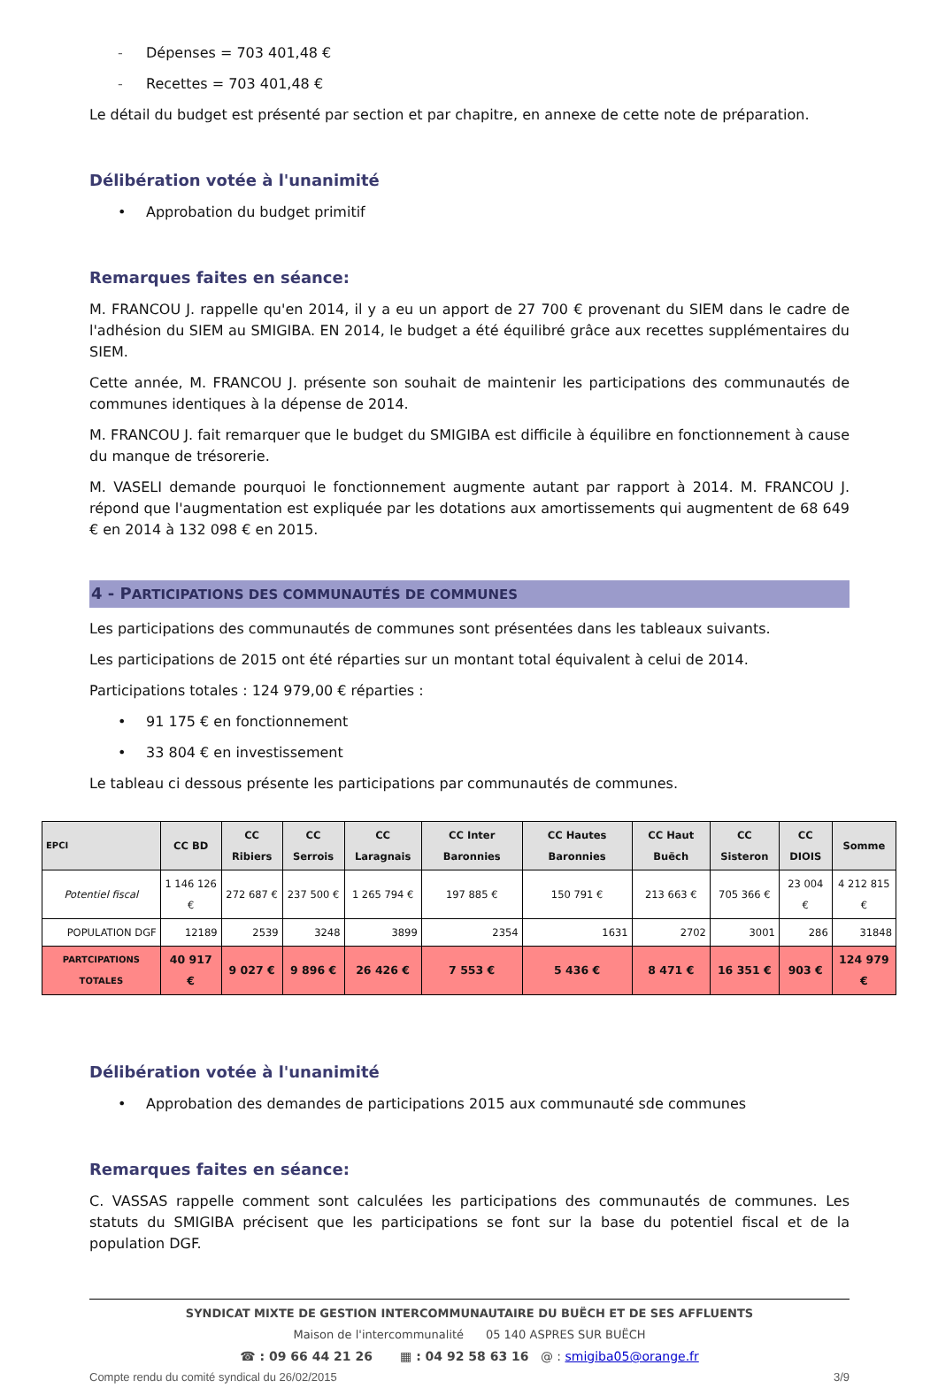- Dépenses = 703 401,48 €
- Recettes = 703 401,48 €
Le détail du budget est présenté par section et par chapitre, en annexe de cette note de préparation.
Délibération votée à l'unanimité
• Approbation du budget primitif
Remarques faites en séance:
M. FRANCOU J. rappelle qu'en 2014, il y a eu un apport de 27 700 € provenant du SIEM dans le cadre de l'adhésion du SIEM au SMIGIBA. EN 2014, le budget a été équilibré grâce aux recettes supplémentaires du SIEM.
Cette année, M. FRANCOU J. présente son souhait de maintenir les participations des communautés de communes identiques à la dépense de 2014.
M. FRANCOU J. fait remarquer que le budget du SMIGIBA est difficile à équilibre en fonctionnement à cause du manque de trésorerie.
M. VASELI demande pourquoi le fonctionnement augmente autant par rapport à 2014. M. FRANCOU J. répond que l'augmentation est expliquée par les dotations aux amortissements qui augmentent de 68 649 € en 2014 à 132 098 € en 2015.
4 - PARTICIPATIONS DES COMMUNAUTÉS DE COMMUNES
Les participations des communautés de communes sont présentées dans les tableaux suivants.
Les participations de 2015 ont été réparties sur un montant total équivalent à celui de 2014.
Participations totales : 124 979,00 € réparties :
• 91 175 € en fonctionnement
• 33 804 € en investissement
Le tableau ci dessous présente les participations par communautés de communes.
| EPCI | CC BD | CC Ribiers | CC Serrois | CC Laragnais | CC Inter Baronnies | CC Hautes Baronnies | CC Haut Buëch | CC Sisteron | CC DIOIS | Somme |
| --- | --- | --- | --- | --- | --- | --- | --- | --- | --- | --- |
| Potentiel fiscal | 1 146 126 € | 272 687 € | 237 500 € | 1 265 794 € | 197 885 € | 150 791 € | 213 663 € | 705 366 € | 23 004 € | 4 212 815 € |
| POPULATION DGF | 12189 | 2539 | 3248 | 3899 | 2354 | 1631 | 2702 | 3001 | 286 | 31848 |
| PARTCIPATIONS TOTALES | 40 917 € | 9 027 € | 9 896 € | 26 426 € | 7 553 € | 5 436 € | 8 471 € | 16 351 € | 903 € | 124 979 € |
Délibération votée à l'unanimité
• Approbation des demandes de participations 2015 aux communauté sde communes
Remarques faites en séance:
C. VASSAS rappelle comment sont calculées les participations des communautés de communes. Les statuts du SMIGIBA précisent que les participations se font sur la base du potentiel fiscal et de la population DGF.
SYNDICAT MIXTE DE GESTION INTERCOMMUNAUTAIRE DU BUËCH ET DE SES AFFLUENTS
Maison de l'intercommunalité 05 140 ASPRES SUR BUËCH
☎ : 09 66 44 21 26 ▦ : 04 92 58 63 16 @ : smigiba05@orange.fr
Compte rendu du comité syndical du 26/02/2015 3/9